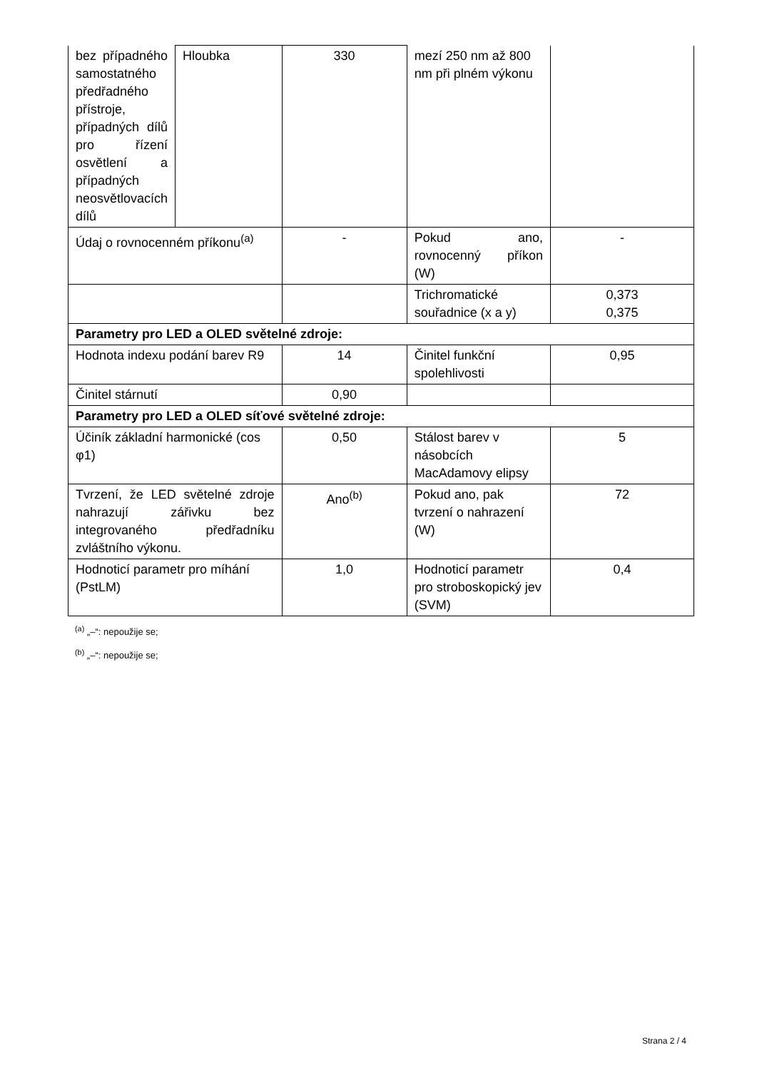| bez případného samostatného předřadného přístroje, případných dílů pro řízení osvětlení a případných neosvětlovacích dílů | Hloubka | 330 | mezí 250 nm až 800 nm při plném výkonu | |
| Údaj o rovnocenném příkonu<sup>(a)</sup> | | - | Pokud ano, rovnocenný příkon (W) | - |
| | | | Trichromatické souřadnice (x a y) | 0,373 0,375 |
| Parametry pro LED a OLED světelné zdroje: | | | | |
| Hodnota indexu podání barev R9 | | 14 | Činitel funkční spolehlivosti | 0,95 |
| Činitel stárnutí | | 0,90 | | |
| Parametry pro LED a OLED síťové světelné zdroje: | | | | |
| Účiník základní harmonické (cos φ1) | | 0,50 | Stálost barev v násobcích MacAdamovy elipsy | 5 |
| Tvrzení, že LED světelné zdroje nahrazují zářivku bez integrovaného předřadníku zvláštního výkonu. | | Ano<sup>(b)</sup> | Pokud ano, pak tvrzení o nahrazení (W) | 72 |
| Hodnoticí parametr pro míhání (PstLM) | | 1,0 | Hodnoticí parametr pro stroboskopický jev (SVM) | 0,4 |
<sup>(a)</sup> „–“: nepoužije se;
<sup>(b)</sup> „–“: nepoužije se;
Strana 2 / 4